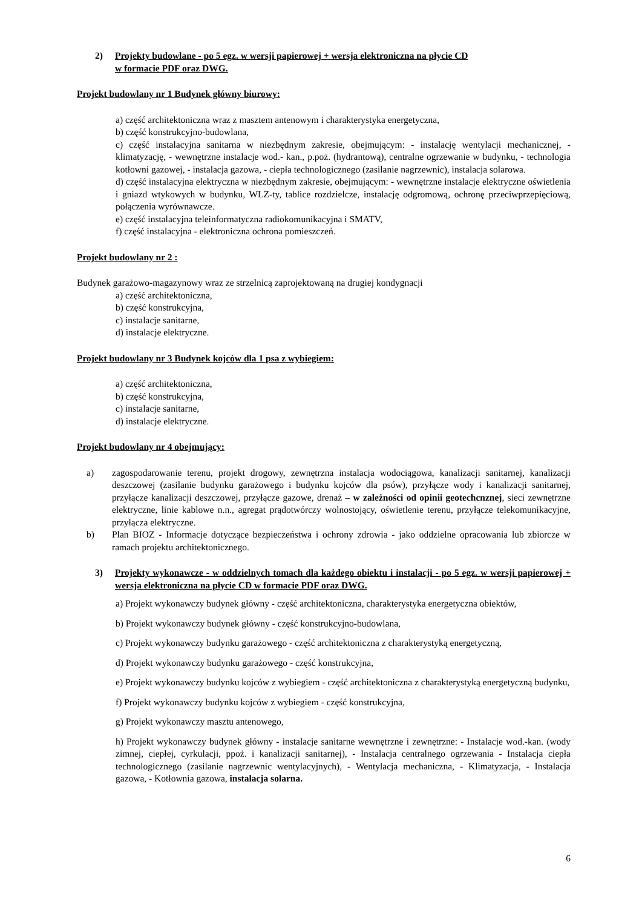2) Projekty budowlane - po 5 egz. w wersji papierowej + wersja elektroniczna na płycie CD
w formacie PDF oraz DWG.
Projekt budowlany nr 1 Budynek główny biurowy:
a) część architektoniczna wraz z masztem antenowym i charakterystyka energetyczna,
b) część konstrukcyjno-budowlana,
c) część instalacyjna sanitarna w niezbędnym zakresie, obejmującym: - instalację wentylacji mechanicznej, - klimatyzację, - wewnętrzne instalacje wod.- kan., p.poż. (hydrantową), centralne ogrzewanie w budynku, - technologia kotłowni gazowej, - instalacja gazowa, - ciepła technologicznego (zasilanie nagrzewnic), instalacja solarowa.
d) część instalacyjna elektryczna w niezbędnym zakresie, obejmującym: - wewnętrzne instalacje elektryczne oświetlenia i gniazd wtykowych w budynku, WLZ-ty, tablice rozdzielcze, instalację odgromową, ochronę przeciwprzepięciową, połączenia wyrównawcze.
e) część instalacyjna teleinformatyczna radiokomunikacyjna i SMATV,
f) część instalacyjna - elektroniczna ochrona pomieszczeń.
Projekt budowlany nr 2 :
Budynek garażowo-magazynowy wraz ze strzelnicą zaprojektowaną na drugiej kondygnacji
a) część architektoniczna,
b) część konstrukcyjna,
c) instalacje sanitarne,
d) instalacje elektryczne.
Projekt budowlany nr 3 Budynek kojców dla 1 psa z wybiegiem:
a) część architektoniczna,
b) część konstrukcyjna,
c) instalacje sanitarne,
d) instalacje elektryczne.
Projekt budowlany nr 4 obejmujący:
a) zagospodarowanie terenu, projekt drogowy, zewnętrzna instalacja wodociągowa, kanalizacji sanitarnej, kanalizacji deszczowej (zasilanie budynku garażowego i budynku kojców dla psów), przyłącze wody i kanalizacji sanitarnej, przyłącze kanalizacji deszczowej, przyłącze gazowe, drenaż – w zależności od opinii geotechcnznej, sieci zewnętrzne elektryczne, linie kablowe n.n., agregat prądotwórczy wolnostojący, oświetlenie terenu, przyłącze telekomunikacyjne, przyłącza elektryczne.
b) Plan BIOZ - Informacje dotyczące bezpieczeństwa i ochrony zdrowia - jako oddzielne opracowania lub zbiorcze w ramach projektu architektonicznego.
3) Projekty wykonawcze - w oddzielnych tomach dla każdego obiektu i instalacji - po 5 egz. w wersji papierowej + wersja elektroniczna na płycie CD w formacie PDF oraz DWG.
a) Projekt wykonawczy budynek główny - część architektoniczna, charakterystyka energetyczna obiektów,
b) Projekt wykonawczy budynek główny - część konstrukcyjno-budowlana,
c) Projekt wykonawczy budynku garażowego - część architektoniczna z charakterystyką energetyczną,
d) Projekt wykonawczy budynku garażowego - część konstrukcyjna,
e) Projekt wykonawczy budynku kojców z wybiegiem - część architektoniczna z charakterystyką energetyczną budynku,
f) Projekt wykonawczy budynku kojców z wybiegiem - część konstrukcyjna,
g) Projekt wykonawczy masztu antenowego,
h) Projekt wykonawczy budynek główny - instalacje sanitarne wewnętrzne i zewnętrzne: - Instalacje wod.-kan. (wody zimnej, ciepłej, cyrkulacji, ppoż. i kanalizacji sanitarnej), - Instalacja centralnego ogrzewania - Instalacja ciepła technologicznego (zasilanie nagrzewnic wentylacyjnych), - Wentylacja mechaniczna, - Klimatyzacja, - Instalacja gazowa, - Kotłownia gazowa, instalacja solarna.
6